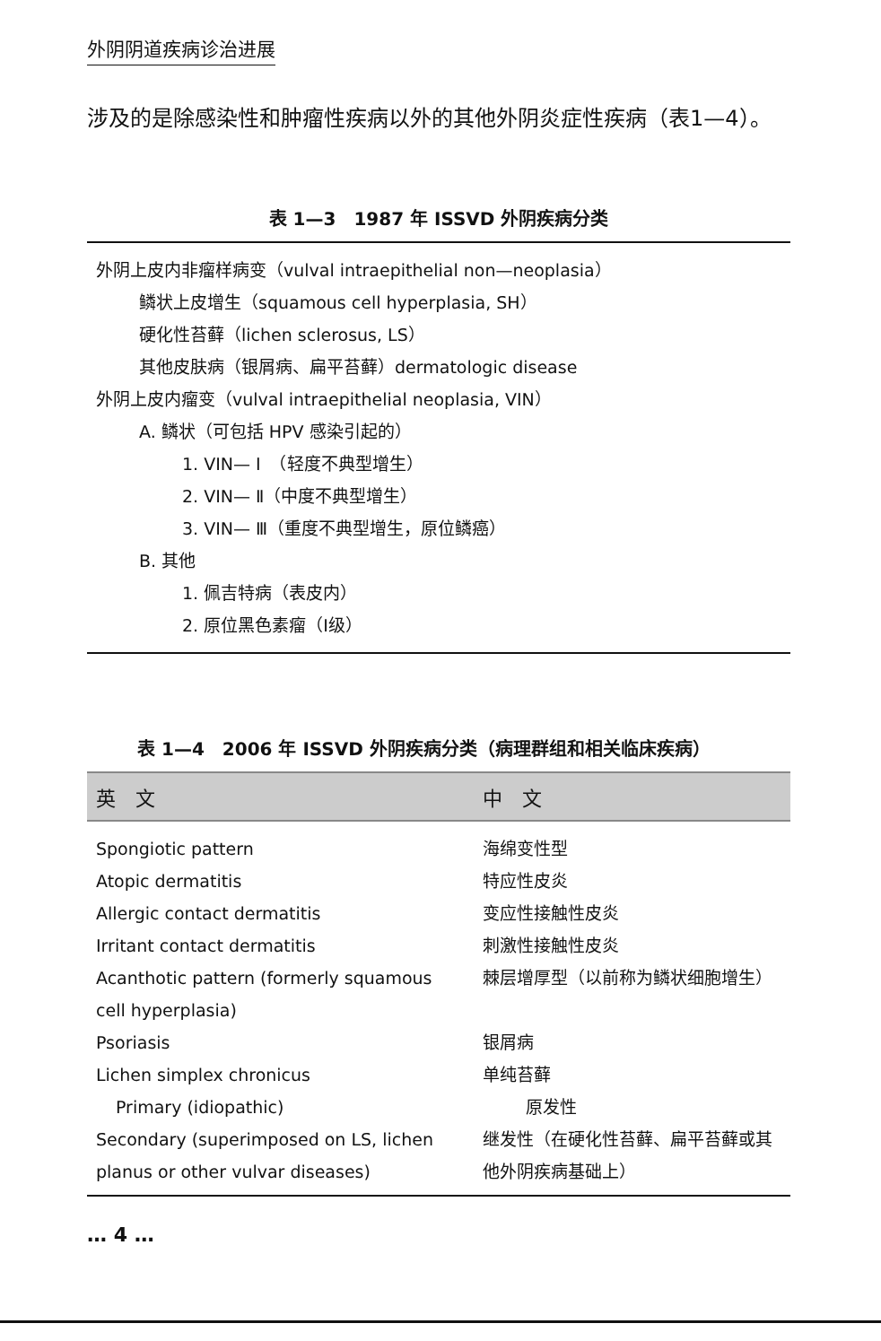外阴阴道疾病诊治进展
涉及的是除感染性和肿瘤性疾病以外的其他外阴炎症性疾病（表1—4）。
表 1—3　1987 年 ISSVD 外阴疾病分类
外阴上皮内非瘤样病变（vulval intraepithelial non—neoplasia）
鳞状上皮增生（squamous cell hyperplasia, SH）
硬化性苔藓（lichen sclerosus, LS）
其他皮肤病（银屑病、扁平苔藓）dermatologic disease
外阴上皮内瘤变（vulval intraepithelial neoplasia, VIN）
A. 鳞状（可包括 HPV 感染引起的）
1. VIN— Ⅰ　（轻度不典型增生）
2. VIN— Ⅱ（中度不典型增生）
3. VIN— Ⅲ（重度不典型增生，原位鳞癌）
B. 其他
1. 佩吉特病（表皮内）
2. 原位黑色素瘤（Ⅰ级）
表 1—4　2006 年 ISSVD 外阴疾病分类（病理群组和相关临床疾病）
| 英 文 | 中 文 |
| --- | --- |
| Spongiotic pattern | 海绵变性型 |
| Atopic dermatitis | 特应性皮炎 |
| Allergic contact dermatitis | 变应性接触性皮炎 |
| Irritant contact dermatitis | 刺激性接触性皮炎 |
| Acanthotic pattern (formerly squamous cell hyperplasia) | 棘层增厚型（以前称为鳞状细胞增生） |
| Psoriasis | 银屑病 |
| Lichen simplex chronicus | 单纯苔藓 |
| Primary (idiopathic) | 原发性 |
| Secondary (superimposed on LS, lichen planus or other vulvar diseases) | 继发性（在硬化性苔藓、扁平苔藓或其他外阴疾病基础上） |
… 4 …